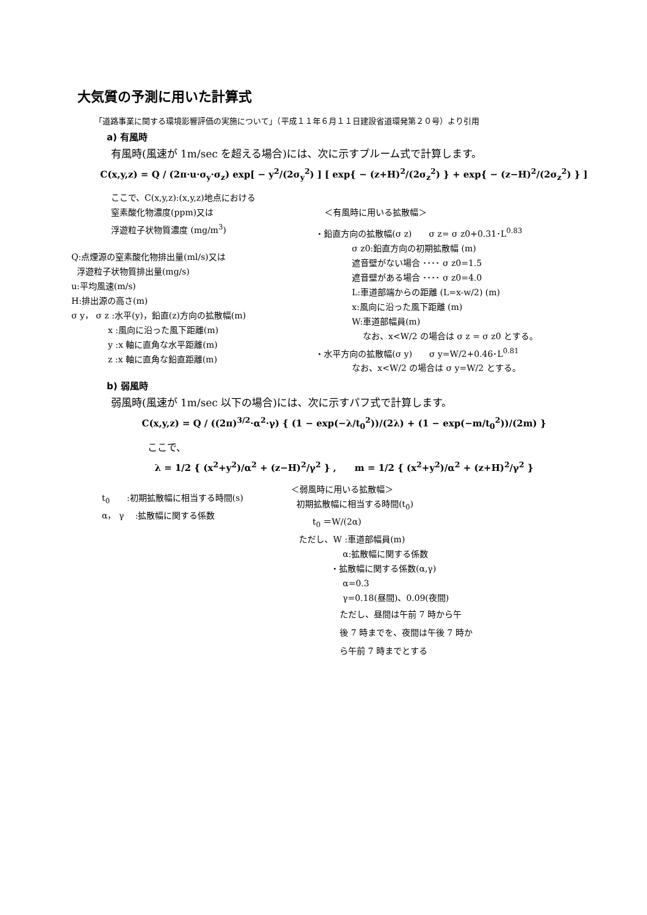大気質の予測に用いた計算式
「道路事業に関する環境影響評価の実施について」（平成１１年６月１１日建設省道環発第２０号）より引用
a) 有風時
有風時(風速が 1m/sec を超える場合)には、次に示すプルーム式で計算します。
C(x,y,z) = Q / (2π·u·σ<sub>y</sub>·σ<sub>z</sub>) exp[ − y<sup>2</sup>/(2σ<sub>y</sub><sup>2</sup>) ] [ exp{ − (z+H)<sup>2</sup>/(2σ<sub>z</sub><sup>2</sup>) } + exp{ − (z−H)<sup>2</sup>/(2σ<sub>z</sub><sup>2</sup>) } ]
ここで、C(x,y,z):(x,y,z)地点における
窒素酸化物濃度(ppm)又は
浮遊粒子状物質濃度 (mg/m<sup>3</sup>)
Q:点煙源の窒素酸化物排出量(ml/s)又は
浮遊粒子状物質排出量(mg/s)
u:平均風速(m/s)
H:排出源の高さ(m)
σ y， σ z :水平(y)，鉛直(z)方向の拡散幅(m)
x :風向に沿った風下距離(m)
y :x 軸に直角な水平距離(m)
z :x 軸に直角な鉛直距離(m)
＜有風時に用いる拡散幅＞
・鉛直方向の拡散幅(σ z)　　σ z= σ z0+0.31･L<sup>0.83</sup>
σ z0:鉛直方向の初期拡散幅 (m)
遮音壁がない場合 ････ σ z0=1.5
遮音壁がある場合 ････ σ z0=4.0
L:車道部端からの距離 (L=x-w/2) (m)
x:風向に沿った風下距離 (m)
W:車道部幅員(m)
なお、x<W/2 の場合は σ z = σ z0 とする。
・水平方向の拡散幅(σ y)　　σ y=W/2+0.46･L<sup>0.81</sup>
なお、x<W/2 の場合は σ y=W/2 とする。
b) 弱風時
弱風時(風速が 1m/sec 以下の場合)には、次に示すパフ式で計算します。
C(x,y,z) = Q / ((2π)<sup>3/2</sup>·α<sup>2</sup>·γ) { (1 − exp(−λ/t<sub>0</sub><sup>2</sup>))/(2λ) + (1 − exp(−m/t<sub>0</sub><sup>2</sup>))/(2m) }
ここで、
λ = 1/2 { (x<sup>2</sup>+y<sup>2</sup>)/α<sup>2</sup> + (z−H)<sup>2</sup>/γ<sup>2</sup> } ,　　m = 1/2 { (x<sup>2</sup>+y<sup>2</sup>)/α<sup>2</sup> + (z+H)<sup>2</sup>/γ<sup>2</sup> }
t<sub>0</sub>　　:初期拡散幅に相当する時間(s)
α， γ　 :拡散幅に関する係数
＜弱風時に用いる拡散幅＞
初期拡散幅に相当する時間(t<sub>0</sub>)
t<sub>0</sub> ＝W/(2α)
ただし、W :車道部幅員(m)
α:拡散幅に関する係数
・拡散幅に関する係数(α,γ)
α=0.3
γ=0.18(昼間)、0.09(夜間)
ただし、昼間は午前 7 時から午
後 7 時までを、夜間は午後 7 時か
ら午前 7 時までとする